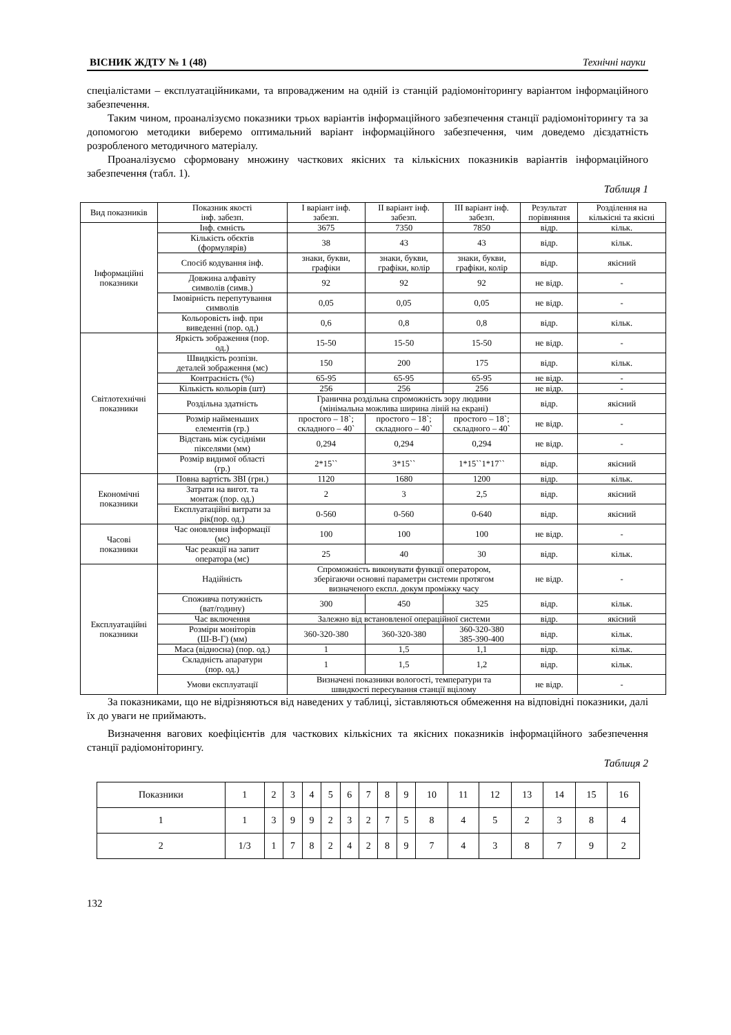ВІСНИК ЖДТУ № 1 (48) Технічні науки
спеціалістами – експлуатаційниками, та впровадженим на одній із станцій радіомоніторингу варіантом інформаційного забезпечення.
Таким чином, проаналізуємо показники трьох варіантів інформаційного забезпечення станції радіомоніторингу та за допомогою методики виберемо оптимальний варіант інформаційного забезпечення, чим доведемо дієздатність розробленого методичного матеріалу.
Проаналізуємо сформовану множину часткових якісних та кількісних показників варіантів інформаційного забезпечення (табл. 1).
Таблиця 1
| Вид показників | Показник якості інф. забезп. | І варіант інф. забезп. | ІІ варіант інф. забезп. | ІІІ варіант інф. забезп. | Результат порівняння | Розділення на кількісні та якісні |
| --- | --- | --- | --- | --- | --- | --- |
| Інформаційні показники | Інф. ємність | 3675 | 7350 | 7850 | відр. | кільк. |
| | Кількість обєктів (формулярів) | 38 | 43 | 43 | відр. | кільк. |
| | Спосіб кодування інф. | знаки, букви, графіки | знаки, букви, графіки, колір | знаки, букви, графіки, колір | відр. | якісний |
| | Довжина алфавіту символів (симв.) | 92 | 92 | 92 | не відр. | - |
| | Імовірність перепутування символів | 0,05 | 0,05 | 0,05 | не відр. | - |
| | Кольоровість інф. при виведенні (пор. од.) | 0,6 | 0,8 | 0,8 | відр. | кільк. |
| Світлотехнічні показники | Яркість зображення (пор. од.) | 15-50 | 15-50 | 15-50 | не відр. | - |
| | Швидкість розпізн. деталей зображення (мс) | 150 | 200 | 175 | відр. | кільк. |
| | Контрасність (%) | 65-95 | 65-95 | 65-95 | не відр. | - |
| | Кількість кольорів (шт) | 256 | 256 | 256 | не відр. | - |
| | Роздільна здатність | Гранична роздільна спроможність зору людини (мінімальна можлива ширина ліній на екрані) | | | відр. | якісний |
| | Розмір найменьших елементів (гр.) | простого – 18`; складного – 40` | простого – 18`; складного – 40` | простого – 18`; складного – 40` | не відр. | - |
| | Відстань між сусідніми пікселями (мм) | 0,294 | 0,294 | 0,294 | не відр. | - |
| | Розмір видимої області (гр.) | 2*15`` | 3*15`` | 1*15``1*17`` | відр. | якісний |
| Економічні показники | Повна вартість ЗВІ (грн.) | 1120 | 1680 | 1200 | відр. | кільк. |
| | Затрати на вигот. та монтаж (пор. од.) | 2 | 3 | 2,5 | відр. | якісний |
| | Експлуатаційні витрати за рік(пор. од.) | 0-560 | 0-560 | 0-640 | відр. | якісний |
| Часові показники | Час оновлення інформації (мс) | 100 | 100 | 100 | не відр. | - |
| | Час реакції на запит оператора (мс) | 25 | 40 | 30 | відр. | кільк. |
| Експлуатаційні показники | Надійність | Спроможність виконувати функції оператором, зберігаючи основні параметри системи протягом визначеного експл. докум проміжку часу | | | не відр. | - |
| | Споживча потужність (ват/годину) | 300 | 450 | 325 | відр. | кільк. |
| | Час включення | Залежно від встановленої операційної системи | | | відр. | якісний |
| | Розміри моніторів (Ш-В-Г) (мм) | 360-320-380 | 360-320-380 | 360-320-380 385-390-400 | відр. | кільк. |
| | Маса (відносна) (пор. од.) | 1 | 1,5 | 1,1 | відр. | кільк. |
| | Складність апаратури (пор. од.) | 1 | 1,5 | 1,2 | відр. | кільк. |
| | Умови експлуатації | Визначені показники вологості, температури та швидкості пересування станції вцілому | | | не відр. | - |
За показниками, що не відрізняються від наведених у таблиці, зіставляються обмеження на відповідні показники, далі їх до уваги не приймають.
Визначення вагових коефіцієнтів для часткових кількісних та якісних показників інформаційного забезпечення станції радіомоніторингу.
Таблиця 2
| Показники | 1 | 2 | 3 | 4 | 5 | 6 | 7 | 8 | 9 | 10 | 11 | 12 | 13 | 14 | 15 | 16 |
| 1 | 1 | 3 | 9 | 9 | 2 | 3 | 2 | 7 | 5 | 8 | 4 | 5 | 2 | 3 | 8 | 4 |
| 2 | 1/3 | 1 | 7 | 8 | 2 | 4 | 2 | 8 | 9 | 7 | 4 | 3 | 8 | 7 | 9 | 2 |
132